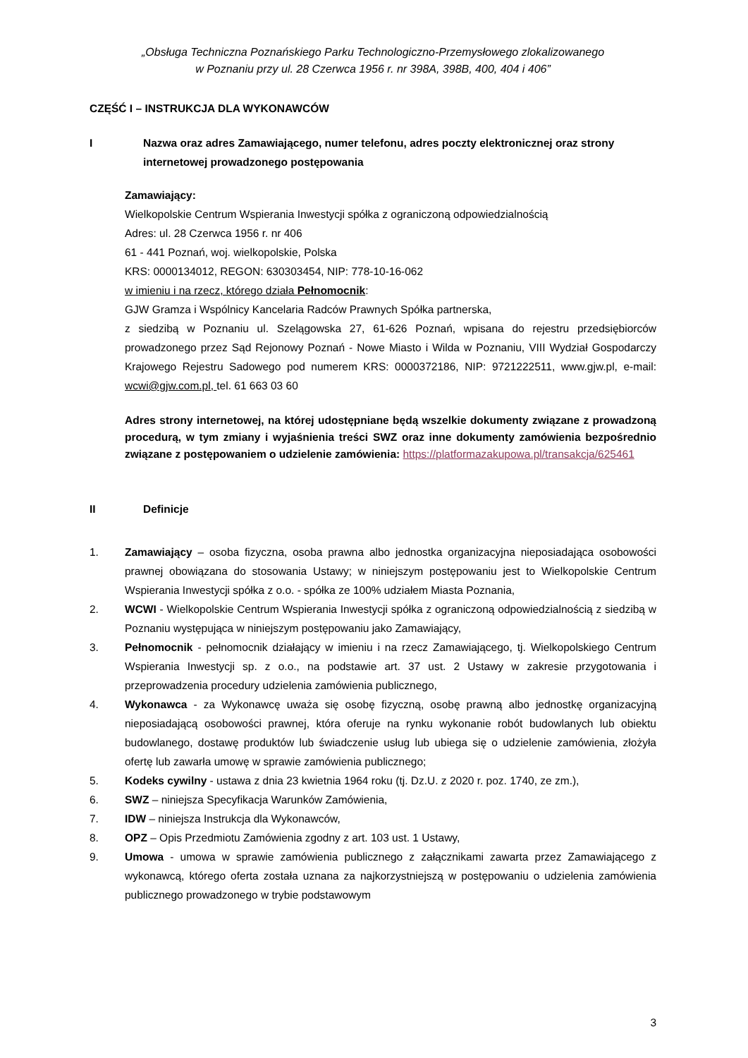„Obsługa Techniczna Poznańskiego Parku Technologiczno-Przemysłowego zlokalizowanego
w Poznaniu przy ul. 28 Czerwca 1956 r. nr 398A, 398B, 400, 404 i 406”
CZĘŚĆ I – INSTRUKCJA DLA WYKONAWCÓW
I Nazwa oraz adres Zamawiającego, numer telefonu, adres poczty elektronicznej oraz strony internetowej prowadzonego postępowania
Zamawiający:
Wielkopolskie Centrum Wspierania Inwestycji spółka z ograniczoną odpowiedzialnością
Adres: ul. 28 Czerwca 1956 r. nr 406
61 - 441 Poznań, woj. wielkopolskie, Polska
KRS: 0000134012, REGON: 630303454, NIP: 778-10-16-062
w imieniu i na rzecz, którego działa Pełnomocnik:
GJW Gramza i Wspólnicy Kancelaria Radców Prawnych Spółka partnerska,
z siedzibą w Poznaniu ul. Szelągowska 27, 61-626 Poznań, wpisana do rejestru przedsiębiorców prowadzonego przez Sąd Rejonowy Poznań - Nowe Miasto i Wilda w Poznaniu, VIII Wydział Gospodarczy Krajowego Rejestru Sadowego pod numerem KRS: 0000372186, NIP: 9721222511, www.gjw.pl, e-mail: wcwi@gjw.com.pl, tel. 61 663 03 60
Adres strony internetowej, na której udostępniane będą wszelkie dokumenty związane z prowadzoną procedurą, w tym zmiany i wyjaśnienia treści SWZ oraz inne dokumenty zamówienia bezpośrednio związane z postępowaniem o udzielenie zamówienia: https://platformazakupowa.pl/transakcja/625461
II Definicje
1. Zamawiający – osoba fizyczna, osoba prawna albo jednostka organizacyjna nieposiadająca osobowości prawnej obowiązana do stosowania Ustawy; w niniejszym postępowaniu jest to Wielkopolskie Centrum Wspierania Inwestycji spółka z o.o. - spółka ze 100% udziałem Miasta Poznania,
2. WCWI - Wielkopolskie Centrum Wspierania Inwestycji spółka z ograniczoną odpowiedzialnością z siedzibą w Poznaniu występująca w niniejszym postępowaniu jako Zamawiający,
3. Pełnomocnik - pełnomocnik działający w imieniu i na rzecz Zamawiającego, tj. Wielkopolskiego Centrum Wspierania Inwestycji sp. z o.o., na podstawie art. 37 ust. 2 Ustawy w zakresie przygotowania i przeprowadzenia procedury udzielenia zamówienia publicznego,
4. Wykonawca - za Wykonawcę uważa się osobę fizyczną, osobę prawną albo jednostkę organizacyjną nieposiadającą osobowości prawnej, która oferuje na rynku wykonanie robót budowlanych lub obiektu budowlanego, dostawę produktów lub świadczenie usług lub ubiega się o udzielenie zamówienia, złożyła ofertę lub zawarła umowę w sprawie zamówienia publicznego;
5. Kodeks cywilny - ustawa z dnia 23 kwietnia 1964 roku (tj. Dz.U. z 2020 r. poz. 1740, ze zm.),
6. SWZ – niniejsza Specyfikacja Warunków Zamówienia,
7. IDW – niniejsza Instrukcja dla Wykonawców,
8. OPZ – Opis Przedmiotu Zamówienia zgodny z art. 103 ust. 1 Ustawy,
9. Umowa - umowa w sprawie zamówienia publicznego z załącznikami zawarta przez Zamawiającego z wykonawcą, którego oferta została uznana za najkorzystniejszą w postępowaniu o udzielenia zamówienia publicznego prowadzonego w trybie podstawowym
3